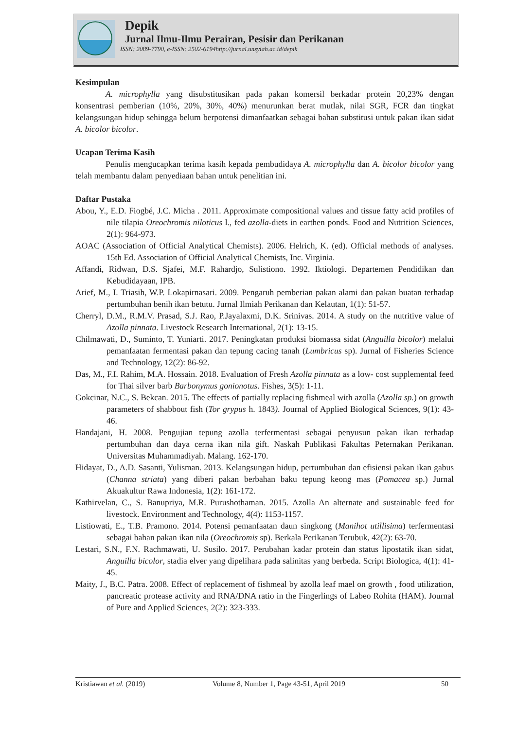Depik
Jurnal Ilmu-Ilmu Perairan, Pesisir dan Perikanan
ISSN: 2089-7790, e-ISSN: 2502-6194http://jurnal.unsyiah.ac.id/depik
Kesimpulan
A. microphylla yang disubstitusikan pada pakan komersil berkadar protein 20,23% dengan konsentrasi pemberian (10%, 20%, 30%, 40%) menurunkan berat mutlak, nilai SGR, FCR dan tingkat kelangsungan hidup sehingga belum berpotensi dimanfaatkan sebagai bahan substitusi untuk pakan ikan sidat A. bicolor bicolor.
Ucapan Terima Kasih
Penulis mengucapkan terima kasih kepada pembudidaya A. microphylla dan A. bicolor bicolor yang telah membantu dalam penyediaan bahan untuk penelitian ini.
Daftar Pustaka
Abou, Y., E.D. Fiogbé, J.C. Micha . 2011. Approximate compositional values and tissue fatty acid profiles of nile tilapia Oreochromis niloticus l., fed azolla-diets in earthen ponds. Food and Nutrition Sciences, 2(1): 964-973.
AOAC (Association of Official Analytical Chemists). 2006. Helrich, K. (ed). Official methods of analyses. 15th Ed. Association of Official Analytical Chemists, Inc. Virginia.
Affandi, Ridwan, D.S. Sjafei, M.F. Rahardjo, Sulistiono. 1992. Iktiologi. Departemen Pendidikan dan Kebudidayaan, IPB.
Arief, M., I. Triasih, W.P. Lokapirnasari. 2009. Pengaruh pemberian pakan alami dan pakan buatan terhadap pertumbuhan benih ikan betutu. Jurnal Ilmiah Perikanan dan Kelautan, 1(1): 51-57.
Cherryl, D.M., R.M.V. Prasad, S.J. Rao, P.Jayalaxmi, D.K. Srinivas. 2014. A study on the nutritive value of Azolla pinnata. Livestock Research International, 2(1): 13-15.
Chilmawati, D., Suminto, T. Yuniarti. 2017. Peningkatan produksi biomassa sidat (Anguilla bicolor) melalui pemanfaatan fermentasi pakan dan tepung cacing tanah (Lumbricus sp). Jurnal of Fisheries Science and Technology, 12(2): 86-92.
Das, M., F.I. Rahim, M.A. Hossain. 2018. Evaluation of Fresh Azolla pinnata as a low- cost supplemental feed for Thai silver barb Barbonymus gonionotus. Fishes, 3(5): 1-11.
Gokcinar, N.C., S. Bekcan. 2015. The effects of partially replacing fishmeal with azolla (Azolla sp.) on growth parameters of shabbout fish (Tor grypus h. 1843). Journal of Applied Biological Sciences, 9(1): 43-46.
Handajani, H. 2008. Pengujian tepung azolla terfermentasi sebagai penyusun pakan ikan terhadap pertumbuhan dan daya cerna ikan nila gift. Naskah Publikasi Fakultas Peternakan Perikanan. Universitas Muhammadiyah. Malang. 162-170.
Hidayat, D., A.D. Sasanti, Yulisman. 2013. Kelangsungan hidup, pertumbuhan dan efisiensi pakan ikan gabus (Channa striata) yang diberi pakan berbahan baku tepung keong mas (Pomacea sp.) Jurnal Akuakultur Rawa Indonesia, 1(2): 161-172.
Kathirvelan, C., S. Banupriya, M.R. Purushothaman. 2015. Azolla An alternate and sustainable feed for livestock. Environment and Technology, 4(4): 1153-1157.
Listiowati, E., T.B. Pramono. 2014. Potensi pemanfaatan daun singkong (Manihot utillisima) terfermentasi sebagai bahan pakan ikan nila (Oreochromis sp). Berkala Perikanan Terubuk, 42(2): 63-70.
Lestari, S.N., F.N. Rachmawati, U. Susilo. 2017. Perubahan kadar protein dan status lipostatik ikan sidat, Anguilla bicolor, stadia elver yang dipelihara pada salinitas yang berbeda. Script Biologica, 4(1): 41-45.
Maity, J., B.C. Patra. 2008. Effect of replacement of fishmeal by azolla leaf mael on growth , food utilization, pancreatic protease activity and RNA/DNA ratio in the Fingerlings of Labeo Rohita (HAM). Journal of Pure and Applied Sciences, 2(2): 323-333.
Kristiawan et al. (2019) Volume 8, Number 1, Page 43-51, April 2019 50